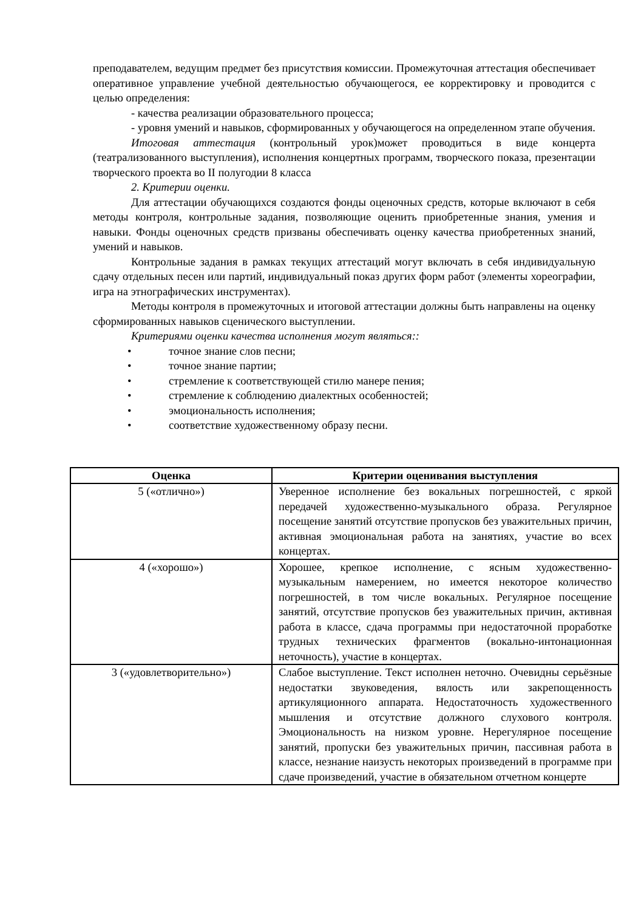преподавателем, ведущим предмет без присутствия комиссии. Промежуточная аттестация обеспечивает оперативное управление учебной деятельностью обучающегося, ее корректировку и проводится с целью определения:
- качества реализации образовательного процесса;
- уровня умений и навыков, сформированных у обучающегося на определенном этапе обучения.
Итоговая аттестация (контрольный урок)может проводиться в виде концерта (театрализованного выступления), исполнения концертных программ, творческого показа, презентации творческого проекта во II полугодии 8 класса
2. Критерии оценки.
Для аттестации обучающихся создаются фонды оценочных средств, которые включают в себя методы контроля, контрольные задания, позволяющие оценить приобретенные знания, умения и навыки. Фонды оценочных средств призваны обеспечивать оценку качества приобретенных знаний, умений и навыков.
Контрольные задания в рамках текущих аттестаций могут включать в себя индивидуальную сдачу отдельных песен или партий, индивидуальный показ других форм работ (элементы хореографии, игра на этнографических инструментах).
Методы контроля в промежуточных и итоговой аттестации должны быть направлены на оценку сформированных навыков сценического выступлении.
Критериями оценки качества исполнения могут являться::
• точное знание слов песни;
• точное знание партии;
• стремление к соответствующей стилю манере пения;
• стремление к соблюдению диалектных особенностей;
• эмоциональность исполнения;
• соответствие художественному образу песни.
| Оценка | Критерии оценивания выступления |
| --- | --- |
| 5 («отлично») | Уверенное исполнение без вокальных погрешностей, с яркой передачей художественно-музыкального образа. Регулярное посещение занятий отсутствие пропусков без уважительных причин, активная эмоциональная работа на занятиях, участие во всех концертах. |
| 4 («хорошо») | Хорошее, крепкое исполнение, с ясным художественно-музыкальным намерением, но имеется некоторое количество погрешностей, в том числе вокальных. Регулярное посещение занятий, отсутствие пропусков без уважительных причин, активная работа в классе, сдача программы при недостаточной проработке трудных технических фрагментов (вокально-интонационная неточность), участие в концертах. |
| 3 («удовлетворительно») | Слабое выступление. Текст исполнен неточно. Очевидны серьёзные недостатки звуковедения, вялость или закрепощенность артикуляционного аппарата. Недостаточность художественного мышления и отсутствие должного слухового контроля. Эмоциональность на низком уровне. Нерегулярное посещение занятий, пропуски без уважительных причин, пассивная работа в классе, незнание наизусть некоторых произведений в программе при сдаче произведений, участие в обязательном отчетном концерте |